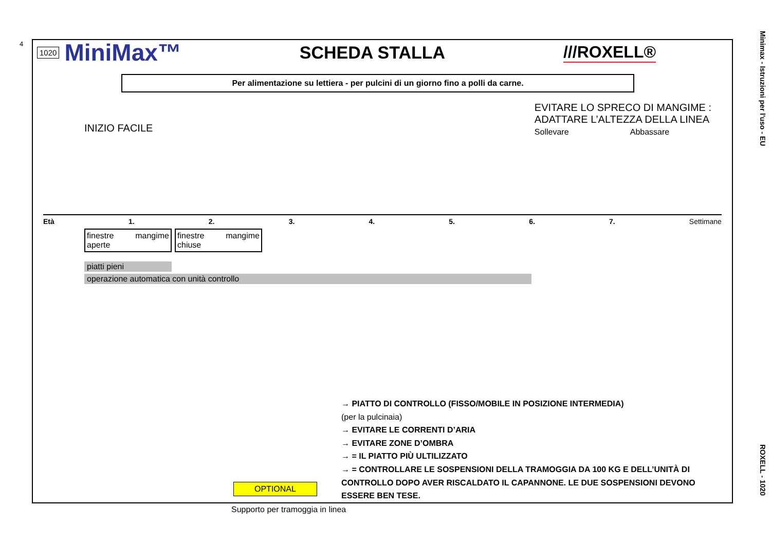4
Minimax - Istruzioni per l'uso - EU
ROXELL - 1020
1020 MiniMax™ SCHEDA STALLA ///ROXELL®
Per alimentazione su lettiera - per pulcini di un giorno fino a polli da carne.
INIZIO FACILE EVITARE LO SPRECO DI MANGIME :
ADATTARE L’ALTEZZA DELLA LINEA
Sollevare Abbassare
Età 1. 2. 3. 4. 5. 6. 7. Settimane
finestre
aperte mangime
finestre
chiuse mangime
piatti pieni
operazione automatica con unità controllo
→ PIATTO DI CONTROLLO (FISSO/MOBILE IN POSIZIONE INTERMEDIA)
(per la pulcinaia)
→ EVITARE LE CORRENTI D’ARIA
→ EVITARE ZONE D’OMBRA
→ = IL PIATTO PIÙ ULTILIZZATO
→ = CONTROLLARE LE SOSPENSIONI DELLA TRAMOGGIA DA 100 KG E DELL’UNITÀ DI CONTROLLO DOPO AVER RISCALDATO IL CAPANNONE. LE DUE SOSPENSIONI DEVONO ESSERE BEN TESE.
OPTIONAL
Supporto per tramoggia in linea